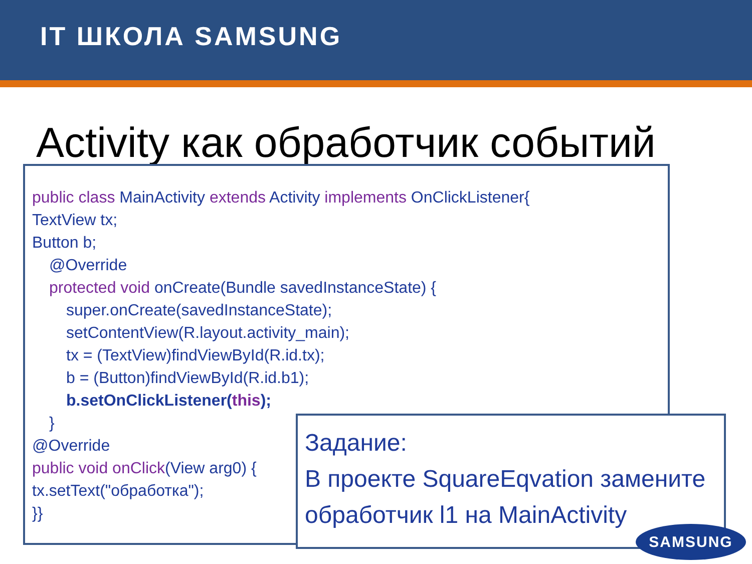IT ШКОЛА SAMSUNG
Activity как обработчик событий
public class MainActivity extends Activity implements OnClickListener{
TextView tx;
Button b;
@Override
protected void onCreate(Bundle savedInstanceState) {
super.onCreate(savedInstanceState);
setContentView(R.layout.activity_main);
tx = (TextView)findViewById(R.id.tx);
b = (Button)findViewById(R.id.b1);
b.setOnClickListener(this);
}
@Override
public void onClick(View arg0) {
tx.setText("обработка");
}}
Задание:
В проекте SquareEqvation замените обработчик l1 на MainActivity
SAMSUNG